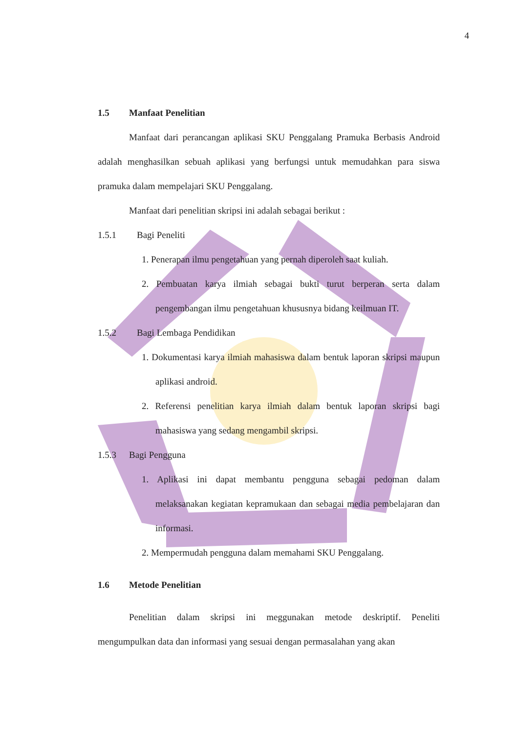4
1.5 Manfaat Penelitian
Manfaat dari perancangan aplikasi SKU Penggalang Pramuka Berbasis Android adalah menghasilkan sebuah aplikasi yang berfungsi untuk memudahkan para siswa pramuka dalam mempelajari SKU Penggalang.
Manfaat dari penelitian skripsi ini adalah sebagai berikut :
1.5.1 Bagi Peneliti
1. Penerapan ilmu pengetahuan yang pernah diperoleh saat kuliah.
2. Pembuatan karya ilmiah sebagai bukti turut berperan serta dalam pengembangan ilmu pengetahuan khususnya bidang keilmuan IT.
1.5.2 Bagi Lembaga Pendidikan
1. Dokumentasi karya ilmiah mahasiswa dalam bentuk laporan skripsi maupun aplikasi android.
2. Referensi penelitian karya ilmiah dalam bentuk laporan skripsi bagi mahasiswa yang sedang mengambil skripsi.
1.5.3 Bagi Pengguna
1. Aplikasi ini dapat membantu pengguna sebagai pedoman dalam melaksanakan kegiatan kepramukaan dan sebagai media pembelajaran dan informasi.
2. Mempermudah pengguna dalam memahami SKU Penggalang.
1.6 Metode Penelitian
Penelitian dalam skripsi ini meggunakan metode deskriptif. Peneliti mengumpulkan data dan informasi yang sesuai dengan permasalahan yang akan